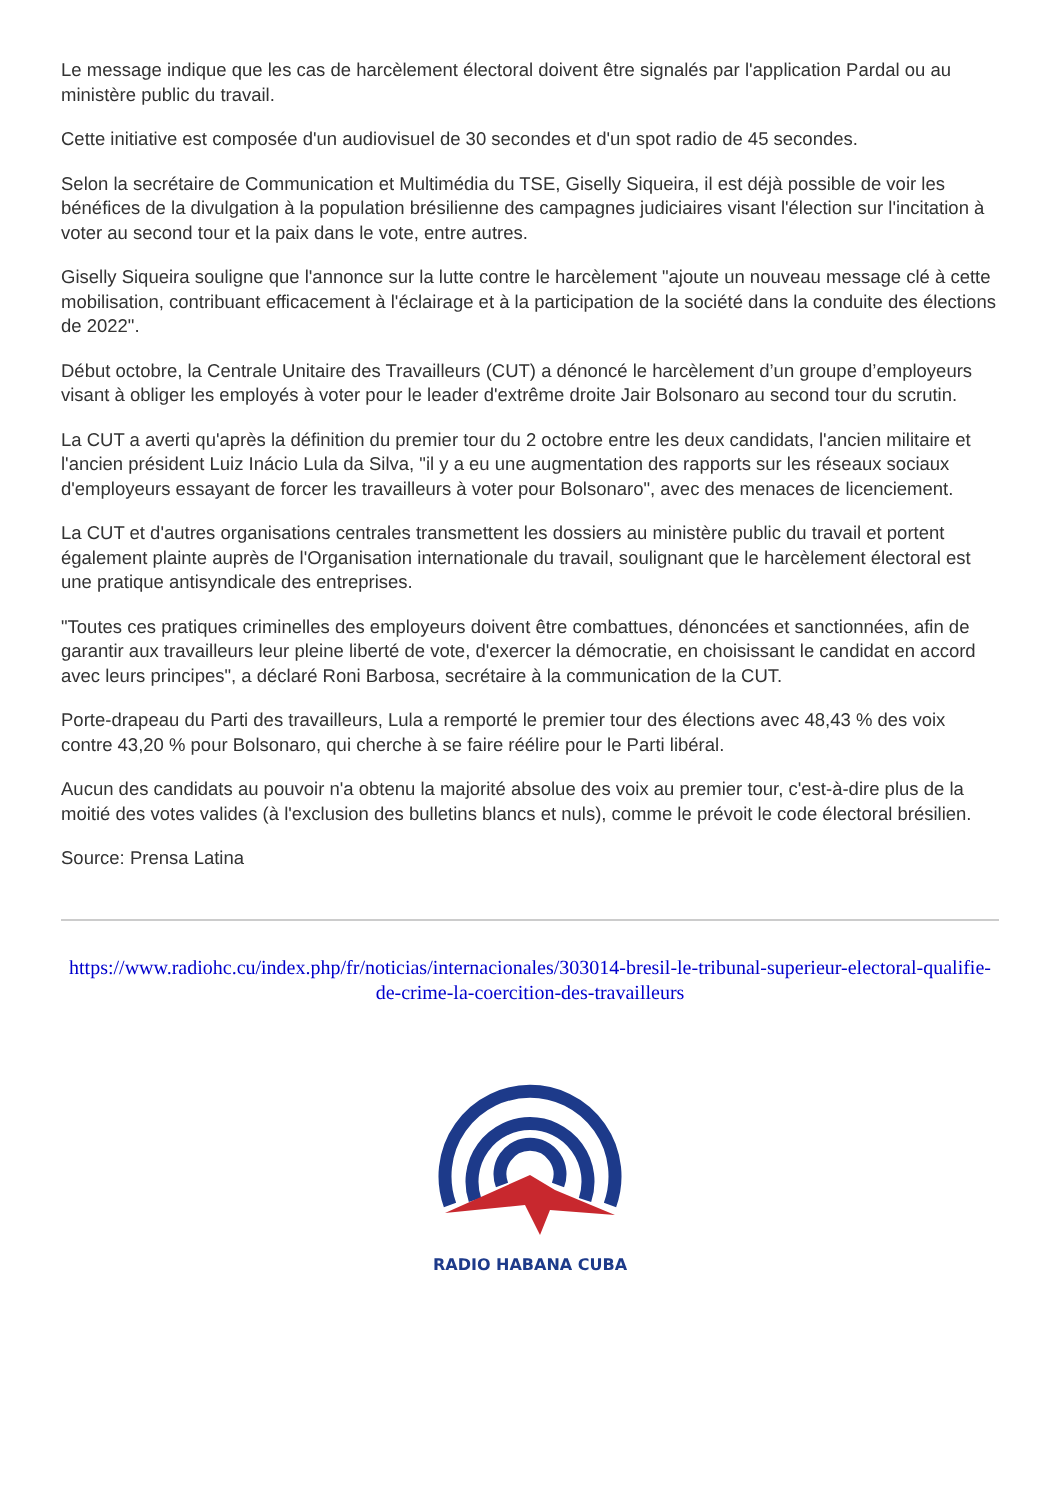Le message indique que les cas de harcèlement électoral doivent être signalés par l'application Pardal ou au ministère public du travail.
Cette initiative est composée d'un audiovisuel de 30 secondes et d'un spot radio de 45 secondes.
Selon la secrétaire de Communication et Multimédia du TSE, Giselly Siqueira, il est déjà possible de voir les bénéfices de la divulgation à la population brésilienne des campagnes judiciaires visant l'élection sur l'incitation à voter au second tour et la paix dans le vote, entre autres.
Giselly Siqueira souligne que l'annonce sur la lutte contre le harcèlement "ajoute un nouveau message clé à cette mobilisation, contribuant efficacement à l'éclairage et à la participation de la société dans la conduite des élections de 2022".
Début octobre, la Centrale Unitaire des Travailleurs (CUT) a dénoncé le harcèlement d’un groupe d’employeurs visant à obliger les employés à voter pour le leader d'extrême droite Jair Bolsonaro au second tour du scrutin.
La CUT a averti qu'après la définition du premier tour du 2 octobre entre les deux candidats, l'ancien militaire et l'ancien président Luiz Inácio Lula da Silva, "il y a eu une augmentation des rapports sur les réseaux sociaux d'employeurs essayant de forcer les travailleurs à voter pour Bolsonaro", avec des menaces de licenciement.
La CUT et d'autres organisations centrales transmettent les dossiers au ministère public du travail et portent également plainte auprès de l'Organisation internationale du travail, soulignant que le harcèlement électoral est une pratique antisyndicale des entreprises.
"Toutes ces pratiques criminelles des employeurs doivent être combattues, dénoncées et sanctionnées, afin de garantir aux travailleurs leur pleine liberté de vote, d'exercer la démocratie, en choisissant le candidat en accord avec leurs principes", a déclaré Roni Barbosa, secrétaire à la communication de la CUT.
Porte-drapeau du Parti des travailleurs, Lula a remporté le premier tour des élections avec 48,43 % des voix contre 43,20 % pour Bolsonaro, qui cherche à se faire réélire pour le Parti libéral.
Aucun des candidats au pouvoir n'a obtenu la majorité absolue des voix au premier tour, c'est-à-dire plus de la moitié des votes valides (à l'exclusion des bulletins blancs et nuls), comme le prévoit le code électoral brésilien.
Source: Prensa Latina
https://www.radiohc.cu/index.php/fr/noticias/internacionales/303014-bresil-le-tribunal-superieur-electoral-qualifie-de-crime-la-coercition-des-travailleurs
RADIO HABANA CUBA